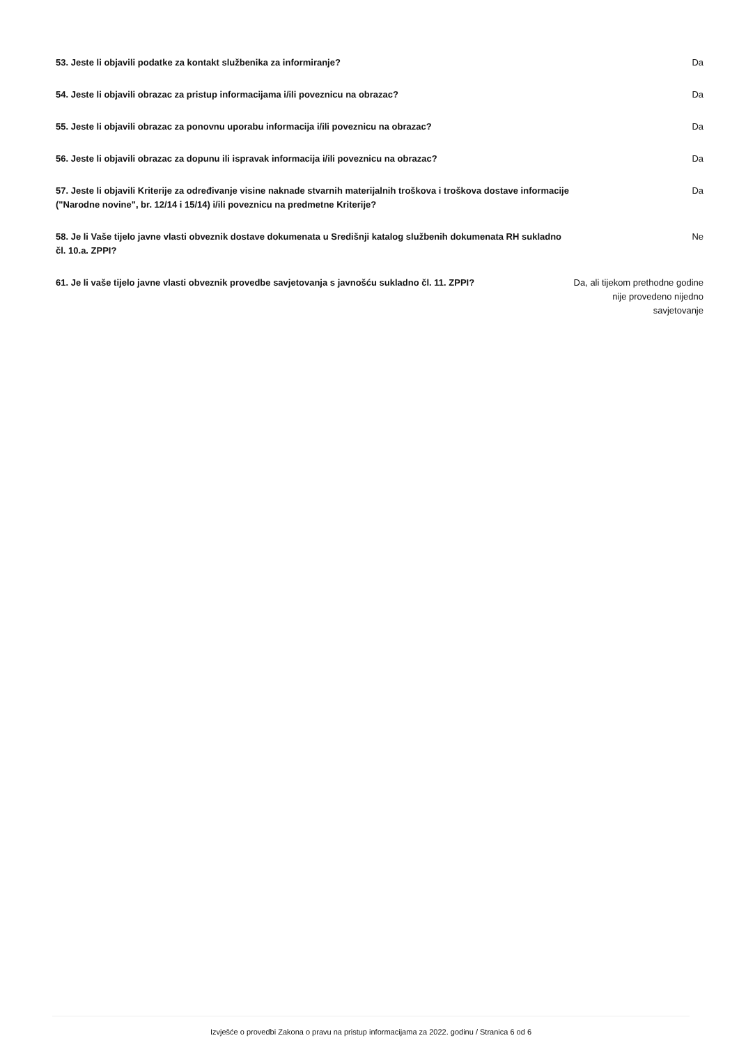53. Jeste li objavili podatke za kontakt službenika za informiranje? Da
54. Jeste li objavili obrazac za pristup informacijama i/ili poveznicu na obrazac? Da
55. Jeste li objavili obrazac za ponovnu uporabu informacija i/ili poveznicu na obrazac? Da
56. Jeste li objavili obrazac za dopunu ili ispravak informacija i/ili poveznicu na obrazac? Da
57. Jeste li objavili Kriterije za određivanje visine naknade stvarnih materijalnih troškova i troškova dostave informacije ("Narodne novine", br. 12/14 i 15/14) i/ili poveznicu na predmetne Kriterije?
Da
58. Je li Vaše tijelo javne vlasti obveznik dostave dokumenata u Središnji katalog službenih dokumenata RH sukladno čl. 10.a. ZPPI?
Ne
61. Je li vaše tijelo javne vlasti obveznik provedbe savjetovanja s javnošću sukladno čl. 11. ZPPI?
Da, ali tijekom prethodne godine nije provedeno nijedno savjetovanje
Izvješće o provedbi Zakona o pravu na pristup informacijama za 2022. godinu / Stranica 6 od 6